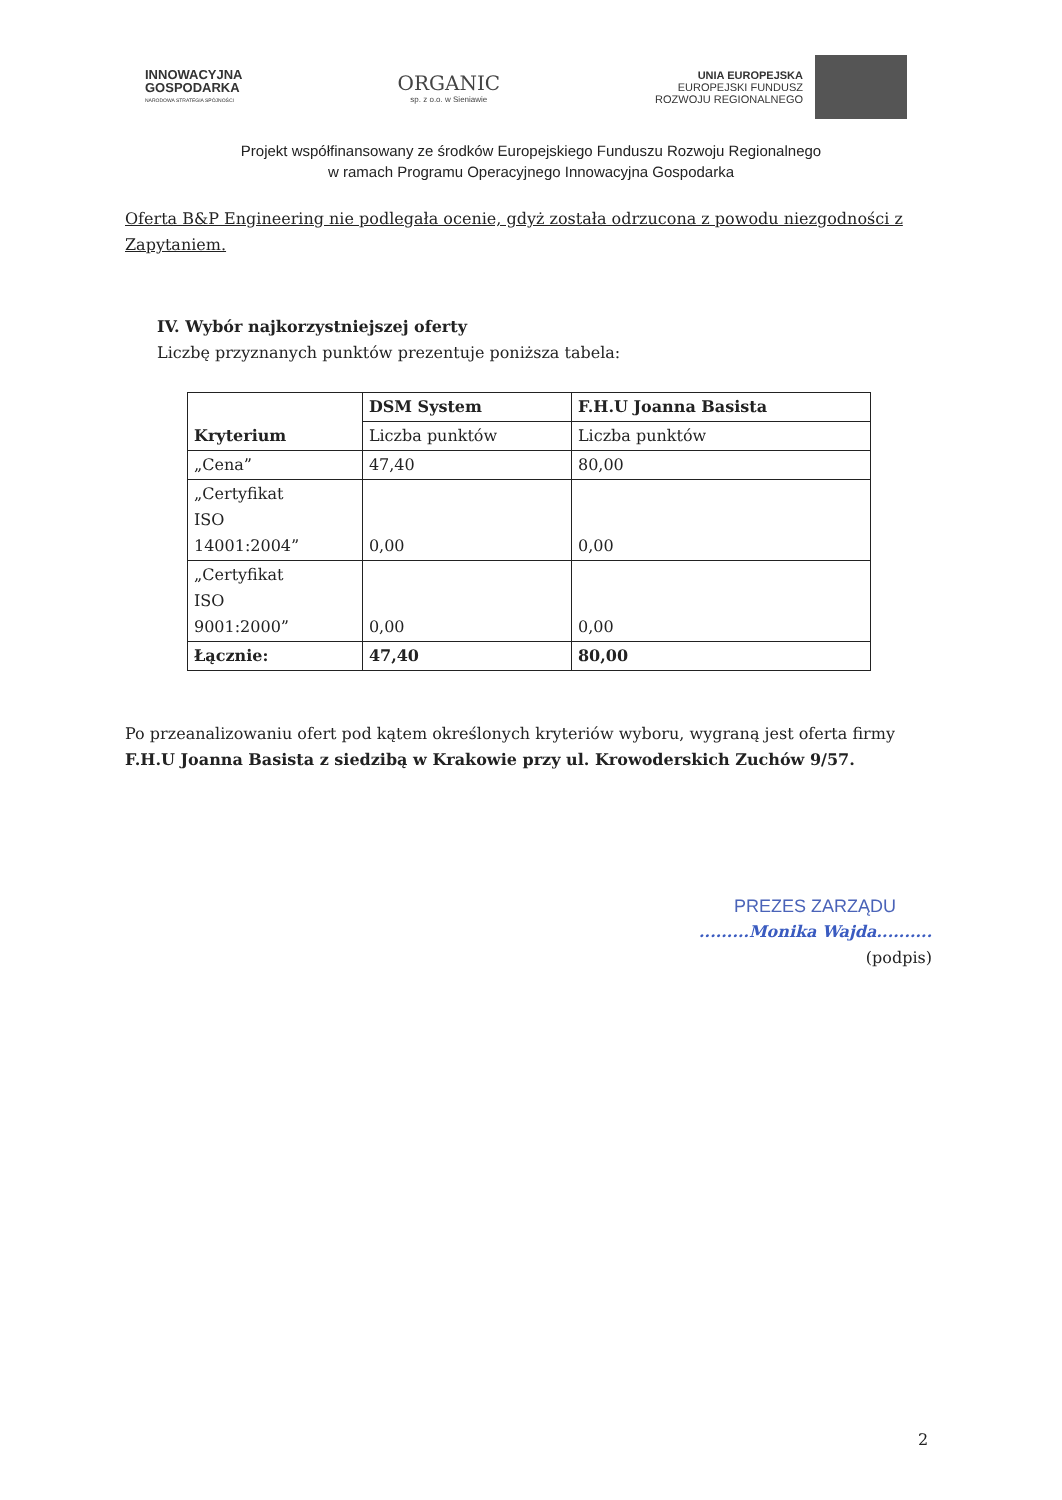INNOWACYJNA
GOSPODARKA
NARODOWA STRATEGIA SPÓJNOŚCI
ORGANIC
sp. z o.o. w Sieniawie
UNIA EUROPEJSKA
EUROPEJSKI FUNDUSZ
ROZWOJU REGIONALNEGO
Projekt współfinansowany ze środków Europejskiego Funduszu Rozwoju Regionalnego
w ramach Programu Operacyjnego Innowacyjna Gospodarka
Oferta B&P Engineering nie podlegała ocenie, gdyż została odrzucona z powodu niezgodności z Zapytaniem.
IV. Wybór najkorzystniejszej oferty
Liczbę przyznanych punktów prezentuje poniższa tabela:
| Kryterium | DSM System | F.H.U Joanna Basista |
| --- | --- | --- |
| | Liczba punktów | Liczba punktów |
| „Cena” | 47,40 | 80,00 |
| „Certyfikat ISO 14001:2004” | 0,00 | 0,00 |
| „Certyfikat ISO 9001:2000” | 0,00 | 0,00 |
| Łącznie: | 47,40 | 80,00 |
Po przeanalizowaniu ofert pod kątem określonych kryteriów wyboru, wygraną jest oferta firmy F.H.U Joanna Basista z siedzibą w Krakowie przy ul. Krowoderskich Zuchów 9/57.
PREZES ZARZĄDU
.........Monika Wajda..........
(podpis)
2